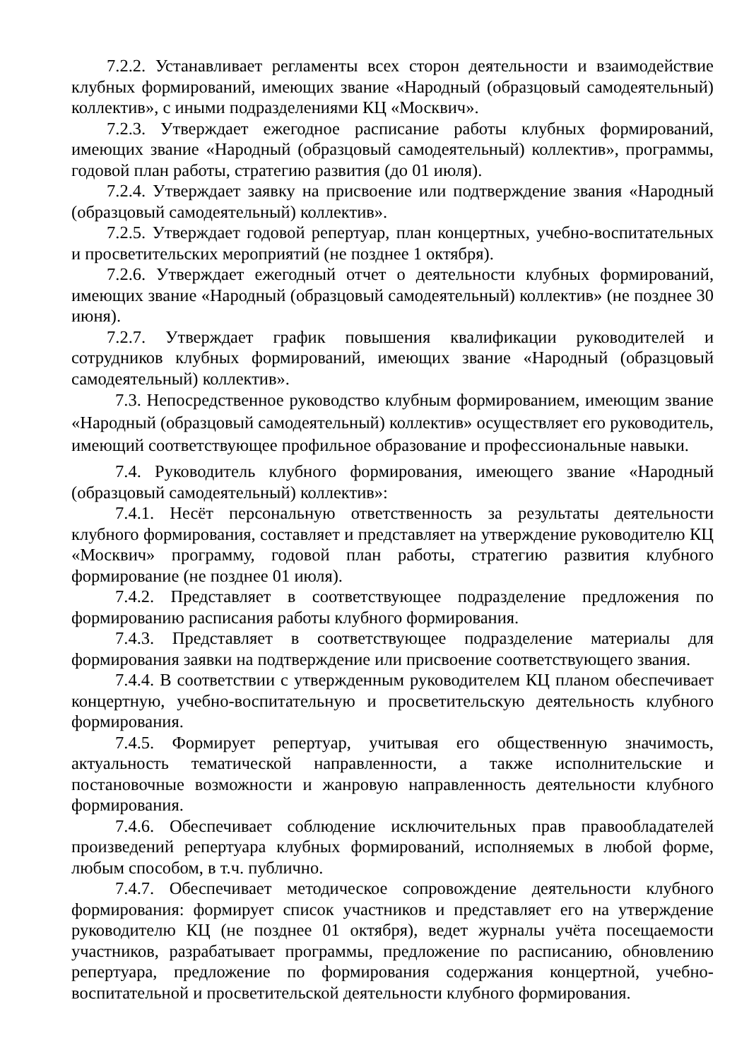7.2.2. Устанавливает регламенты всех сторон деятельности и взаимодействие клубных формирований, имеющих звание «Народный (образцовый самодеятельный) коллектив», с иными подразделениями КЦ «Москвич».
7.2.3. Утверждает ежегодное расписание работы клубных формирований, имеющих звание «Народный (образцовый самодеятельный) коллектив», программы, годовой план работы, стратегию развития (до 01 июля).
7.2.4. Утверждает заявку на присвоение или подтверждение звания «Народный (образцовый самодеятельный) коллектив».
7.2.5. Утверждает годовой репертуар, план концертных, учебно-воспитательных и просветительских мероприятий (не позднее 1 октября).
7.2.6. Утверждает ежегодный отчет о деятельности клубных формирований, имеющих звание «Народный (образцовый самодеятельный) коллектив» (не позднее 30 июня).
7.2.7. Утверждает график повышения квалификации руководителей и сотрудников клубных формирований, имеющих звание «Народный (образцовый самодеятельный) коллектив».
7.3. Непосредственное руководство клубным формированием, имеющим звание «Народный (образцовый самодеятельный) коллектив» осуществляет его руководитель, имеющий соответствующее профильное образование и профессиональные навыки.
7.4. Руководитель клубного формирования, имеющего звание «Народный (образцовый самодеятельный) коллектив»:
7.4.1. Несёт персональную ответственность за результаты деятельности клубного формирования, составляет и представляет на утверждение руководителю КЦ «Москвич» программу, годовой план работы, стратегию развития клубного формирование (не позднее 01 июля).
7.4.2. Представляет в соответствующее подразделение предложения по формированию расписания работы клубного формирования.
7.4.3. Представляет в соответствующее подразделение материалы для формирования заявки на подтверждение или присвоение соответствующего звания.
7.4.4. В соответствии с утвержденным руководителем КЦ планом обеспечивает концертную, учебно-воспитательную и просветительскую деятельность клубного формирования.
7.4.5. Формирует репертуар, учитывая его общественную значимость, актуальность тематической направленности, а также исполнительские и постановочные возможности и жанровую направленность деятельности клубного формирования.
7.4.6. Обеспечивает соблюдение исключительных прав правообладателей произведений репертуара клубных формирований, исполняемых в любой форме, любым способом, в т.ч. публично.
7.4.7. Обеспечивает методическое сопровождение деятельности клубного формирования: формирует список участников и представляет его на утверждение руководителю КЦ (не позднее 01 октября), ведет журналы учёта посещаемости участников, разрабатывает программы, предложение по расписанию, обновлению репертуара, предложение по формирования содержания концертной, учебно-воспитательной и просветительской деятельности клубного формирования.